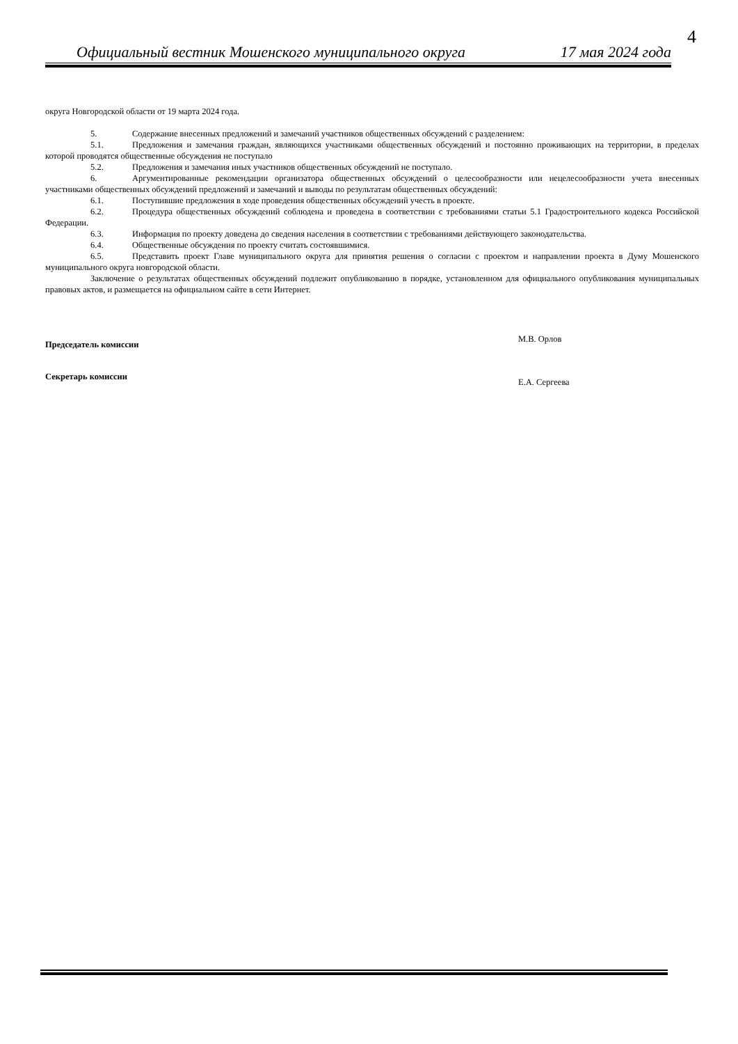4
Официальный вестник Мошенского муниципального округа 17 мая 2024 года
округа Новгородской области от 19 марта 2024 года.
5. Содержание внесенных предложений и замечаний участников общественных обсуждений с разделением:
5.1. Предложения и замечания граждан, являющихся участниками общественных обсуждений и постоянно проживающих на территории, в пределах которой проводятся общественные обсуждения не поступало
5.2. Предложения и замечания иных участников общественных обсуждений не поступало.
6. Аргументированные рекомендации организатора общественных обсуждений о целесообразности или нецелесообразности учета внесенных участниками общественных обсуждений предложений и замечаний и выводы по результатам общественных обсуждений:
6.1. Поступившие предложения в ходе проведения общественных обсуждений учесть в проекте.
6.2. Процедура общественных обсуждений соблюдена и проведена в соответствии с требованиями статьи 5.1 Градостроительного кодекса Российской Федерации.
6.3. Информация по проекту доведена до сведения населения в соответствии с требованиями действующего законодательства.
6.4. Общественные обсуждения по проекту считать состоявшимися.
6.5. Представить проект Главе муниципального округа для принятия решения о согласии с проектом и направлении проекта в Думу Мошенского муниципального округа новгородской области.
Заключение о результатах общественных обсуждений подлежит опубликованию в порядке, установленном для официального опубликования муниципальных правовых актов, и размещается на официальном сайте в сети Интернет.
Председатель комиссии М.В. Орлов
Секретарь комиссии Е.А. Сергеева